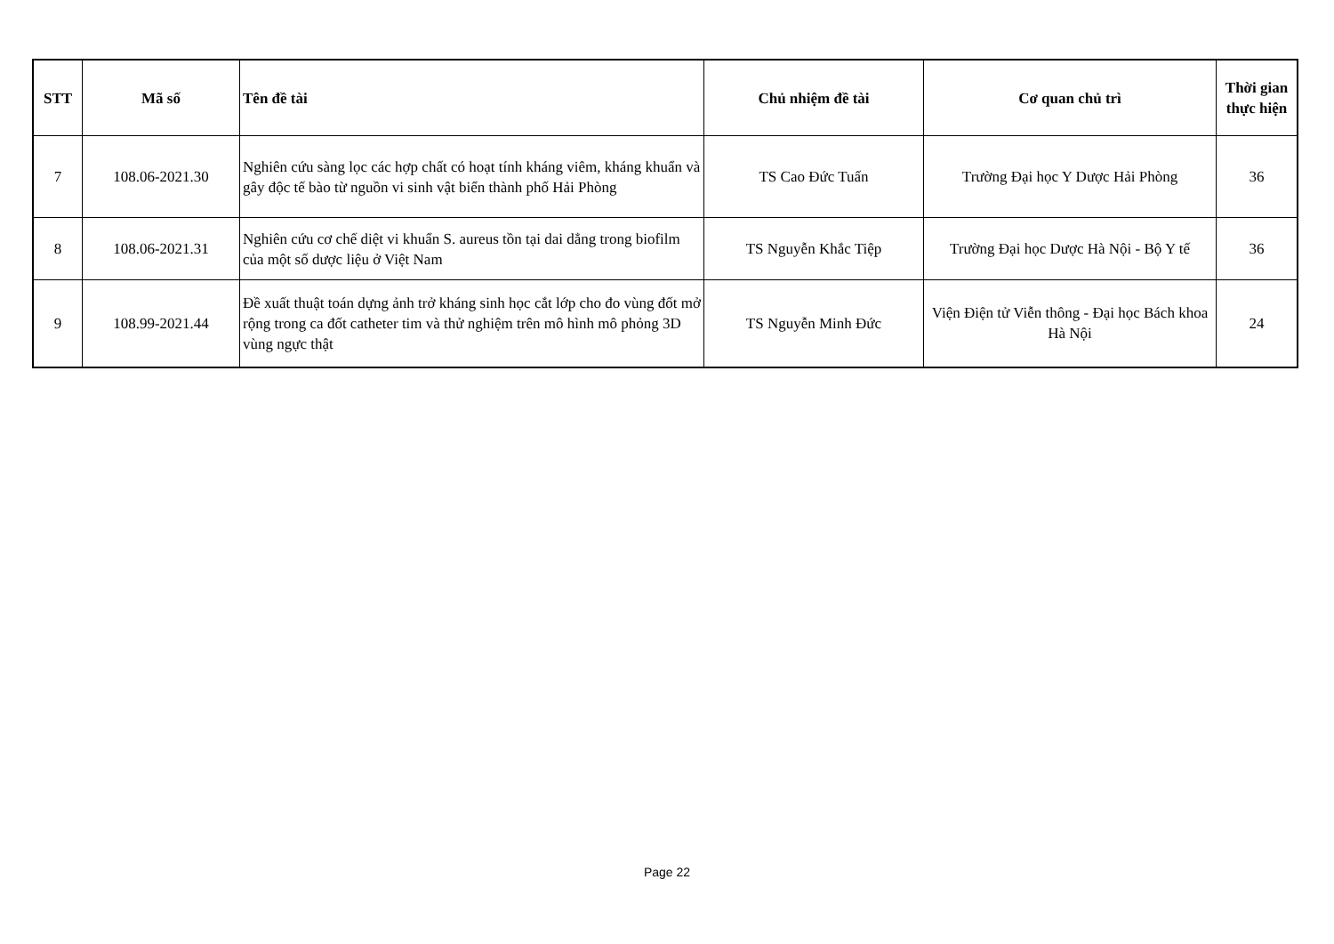| STT | Mã số | Tên đề tài | Chủ nhiệm đề tài | Cơ quan chủ trì | Thời gian thực hiện |
| --- | --- | --- | --- | --- | --- |
| 7 | 108.06-2021.30 | Nghiên cứu sàng lọc các hợp chất có hoạt tính kháng viêm, kháng khuẩn và gây độc tế bào từ nguồn vi sinh vật biển thành phố Hải Phòng | TS Cao Đức Tuấn | Trường Đại học Y Dược Hải Phòng | 36 |
| 8 | 108.06-2021.31 | Nghiên cứu cơ chế diệt vi khuẩn S. aureus tồn tại dai dẳng trong biofilm của một số dược liệu ở Việt Nam | TS Nguyễn Khắc Tiệp | Trường Đại học Dược Hà Nội - Bộ Y tế | 36 |
| 9 | 108.99-2021.44 | Đề xuất thuật toán dựng ảnh trở kháng sinh học cắt lớp cho đo vùng đốt mở rộng trong ca đốt catheter tim và thử nghiệm trên mô hình mô phỏng 3D vùng ngực thật | TS Nguyễn Minh Đức | Viện Điện tử Viễn thông - Đại học Bách khoa Hà Nội | 24 |
Page 22